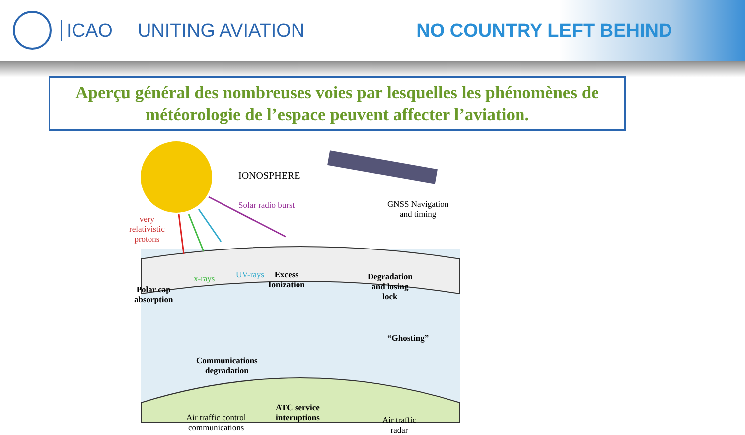ICAO UNITING AVIATION NO COUNTRY LEFT BEHIND
Aperçu général des nombreuses voies par lesquelles les phénomènes de météorologie de l’espace peuvent affecter l’aviation.
IONOSPHERE
Solar radio burst
GNSS Navigation
and timing
very
relativistic
protons
x-rays UV-rays
Excess
Ionization
Degradation
and losing
lock
Polar cap
absorption
“Ghosting”
Communications
degradation
ATC service
interuptions
Air traffic control
communications
Air traffic
radar